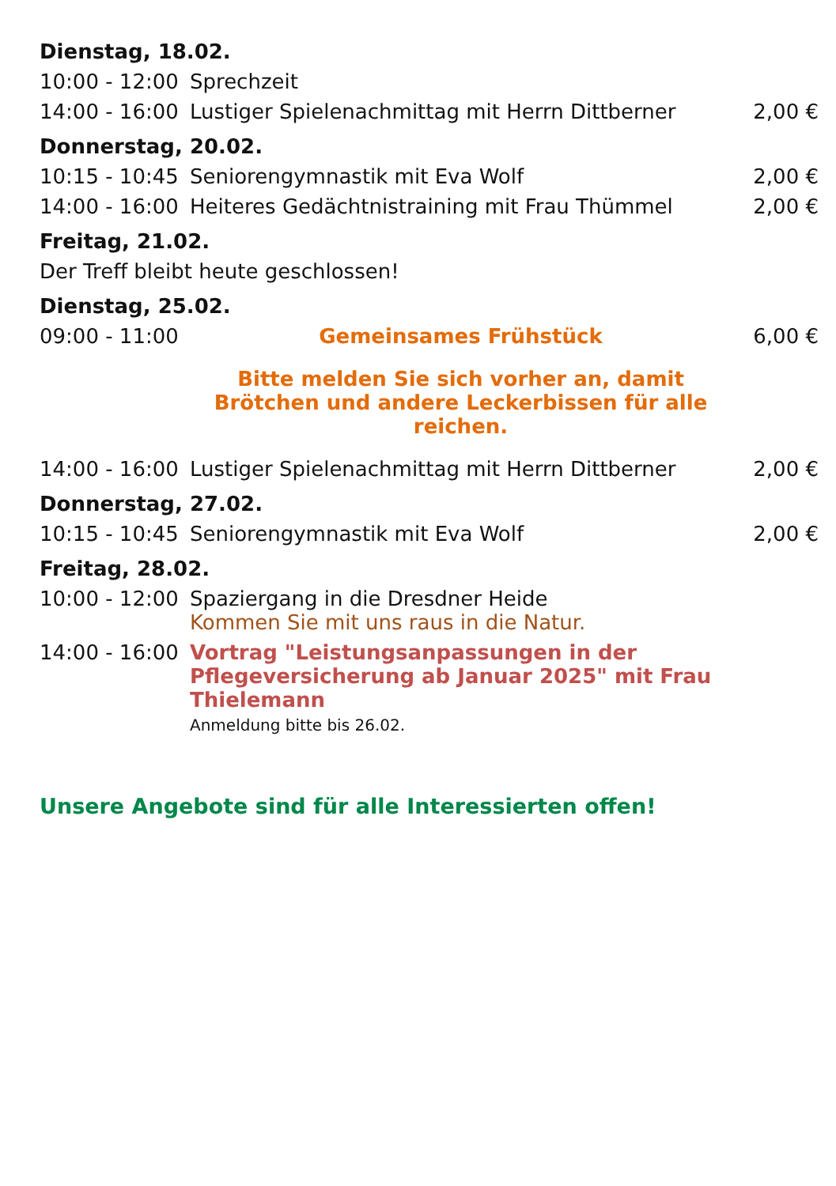| Dienstag, 18.02. | | |
| 10:00 - 12:00 | Sprechzeit | |
| 14:00 - 16:00 | Lustiger Spielenachmittag mit Herrn Dittberner | 2,00 € |
| Donnerstag, 20.02. | | |
| 10:15 - 10:45 | Seniorengymnastik mit Eva Wolf | 2,00 € |
| 14:00 - 16:00 | Heiteres Gedächtnistraining mit Frau Thümmel | 2,00 € |
| Freitag, 21.02. | | |
| Der Treff bleibt heute geschlossen! | | |
| Dienstag, 25.02. | | |
| 09:00 - 11:00 | Gemeinsames Frühstück | 6,00 € |
| | Bitte melden Sie sich vorher an, damit Brötchen und andere Leckerbissen für alle reichen. | |
| 14:00 - 16:00 | Lustiger Spielenachmittag mit Herrn Dittberner | 2,00 € |
| Donnerstag, 27.02. | | |
| 10:15 - 10:45 | Seniorengymnastik mit Eva Wolf | 2,00 € |
| Freitag, 28.02. | | |
| 10:00 - 12:00 | Spaziergang in die Dresdner Heide Kommen Sie mit uns raus in die Natur. | |
| 14:00 - 16:00 | Vortrag "Leistungsanpassungen in der Pflegeversicherung ab Januar 2025" mit Frau Thielemann Anmeldung bitte bis 26.02. | |
Unsere Angebote sind für alle Interessierten offen!